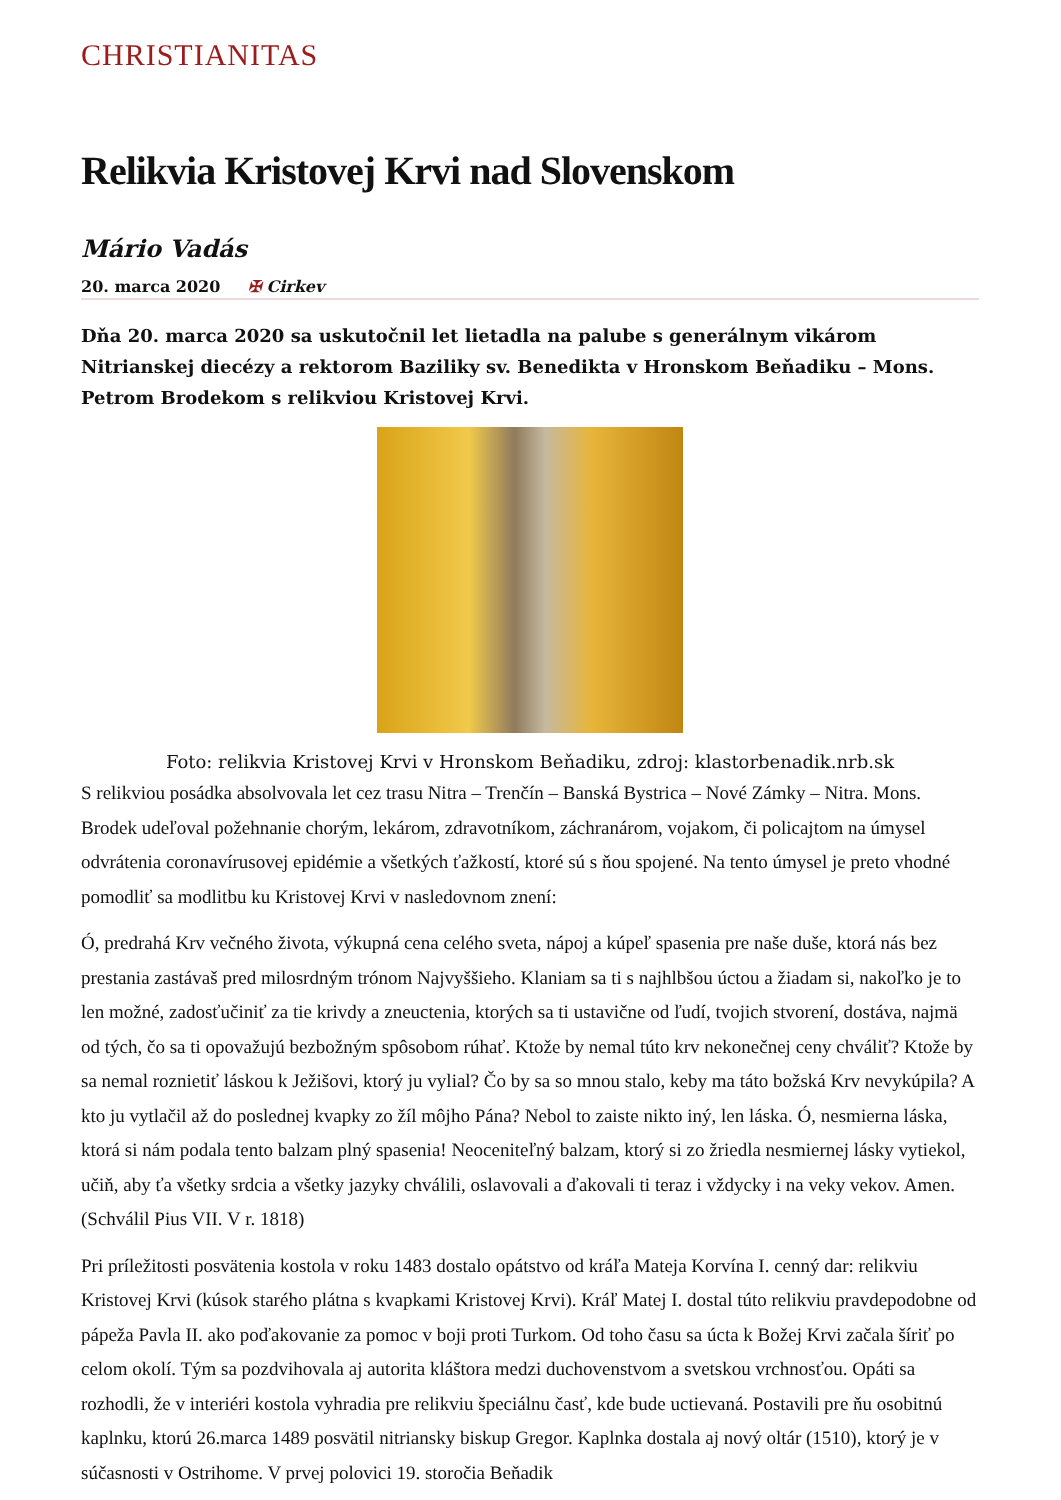CHRISTIANITAS
Relikvia Kristovej Krvi nad Slovenskom
Mário Vadás
20. marca 2020 ✠ Cirkev
Dňa 20. marca 2020 sa uskutočnil let lietadla na palube s generálnym vikárom Nitrianskej diecézy a rektorom Baziliky sv. Benedikta v Hronskom Beňadiku – Mons. Petrom Brodekom s relikviou Kristovej Krvi.
Foto: relikvia Kristovej Krvi v Hronskom Beňadiku, zdroj: klastorbenadik.nrb.sk
S relikviou posádka absolvovala let cez trasu Nitra – Trenčín – Banská Bystrica – Nové Zámky – Nitra. Mons. Brodek udeľoval požehnanie chorým, lekárom, zdravotníkom, záchranárom, vojakom, či policajtom na úmysel odvrátenia coronavírusovej epidémie a všetkých ťažkostí, ktoré sú s ňou spojené. Na tento úmysel je preto vhodné pomodliť sa modlitbu ku Kristovej Krvi v nasledovnom znení:
Ó, predrahá Krv večného života, výkupná cena celého sveta, nápoj a kúpeľ spasenia pre naše duše, ktorá nás bez prestania zastávaš pred milosrdným trónom Najvyššieho. Klaniam sa ti s najhlbšou úctou a žiadam si, nakoľko je to len možné, zadosťučiniť za tie krivdy a zneuctenia, ktorých sa ti ustavične od ľudí, tvojich stvorení, dostáva, najmä od tých, čo sa ti opovažujú bezbožným spôsobom rúhať. Ktože by nemal túto krv nekonečnej ceny chváliť? Ktože by sa nemal roznietiť láskou k Ježišovi, ktorý ju vylial? Čo by sa so mnou stalo, keby ma táto božská Krv nevykúpila? A kto ju vytlačil až do poslednej kvapky zo žíl môjho Pána? Nebol to zaiste nikto iný, len láska. Ó, nesmierna láska, ktorá si nám podala tento balzam plný spasenia! Neoceniteľný balzam, ktorý si zo žriedla nesmiernej lásky vytiekol, učiň, aby ťa všetky srdcia a všetky jazyky chválili, oslavovali a ďakovali ti teraz i vždycky i na veky vekov. Amen. (Schválil Pius VII. V r. 1818)
Pri príležitosti posvätenia kostola v roku 1483 dostalo opátstvo od kráľa Mateja Korvína I. cenný dar: relikviu Kristovej Krvi (kúsok starého plátna s kvapkami Kristovej Krvi). Kráľ Matej I. dostal túto relikviu pravdepodobne od pápeža Pavla II. ako poďakovanie za pomoc v boji proti Turkom. Od toho času sa úcta k Božej Krvi začala šíriť po celom okolí. Tým sa pozdvihovala aj autorita kláštora medzi duchovenstvom a svetskou vrchnosťou. Opáti sa rozhodli, že v interiéri kostola vyhradia pre relikviu špeciálnu časť, kde bude uctievaná. Postavili pre ňu osobitnú kaplnku, ktorú 26.marca 1489 posvätil nitriansky biskup Gregor. Kaplnka dostala aj nový oltár (1510), ktorý je v súčasnosti v Ostrihome. V prvej polovici 19. storočia Beňadik